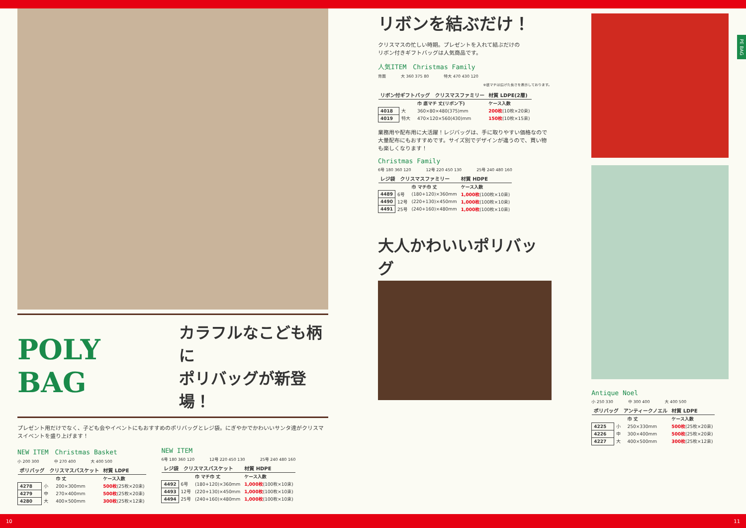PE BAG
POLY BAG
カラフルなこども柄に
ポリバッグが新登場！
プレゼント用だけでなく、子ども会やイベントにもおすすめのポリバッグとレジ袋。にぎやかでかわいいサンタ達がクリスマスイベントを盛り上げます！
NEW ITEM　Christmas Basket
小 200 300 中 270 400 大 400 500
| ポリバッグ クリスマスバスケット | | | 材質 LDPE |
| | | 巾 丈 | ケース入数 |
| 4278 | 小 | 200×300mm | 500枚 (25枚×20束) |
| 4279 | 中 | 270×400mm | 500枚 (25枚×20束) |
| 4280 | 大 | 400×500mm | 300枚 (25枚×12束) |
NEW ITEM
6号 180 360 120 12号 220 450 130 25号 240 480 160
| レジ袋 クリスマスバスケット | | | 材質 HDPE |
| | | 巾 マチ巾 丈 | ケース入数 |
| 4492 | 6号 | (180+120)×360mm | 1,000枚 (100枚×10束) |
| 4493 | 12号 | (220+130)×450mm | 1,000枚 (100枚×10束) |
| 4494 | 25号 | (240+160)×480mm | 1,000枚 (100枚×10束) |
リボンを結ぶだけ！
クリスマスの忙しい時期。プレゼントを入れて結ぶだけの
リボン付きギフトバッグは人気商品です。
人気ITEM　Christmas Family
背面 大 360 375 80 特大 470 430 120
※底マチは広げた長さを表示しております。
| リボン付ギフトバッグ クリスマスファミリー | | | 材質 LDPE(2層) |
| | | 巾 底マチ 丈(リボン下) | ケース入数 |
| 4018 | 大 | 360×80×480(375)mm | 200枚 (10枚×20束) |
| 4019 | 特大 | 470×120×560(430)mm | 150枚 (10枚×15束) |
業務用や配布用に大活躍！レジバッグは、手に取りやすい価格なので大量配布にもおすすめです。サイズ別でデザインが違うので、買い物も楽しくなります！
Christmas Family
6号 180 360 120 12号 220 450 130 25号 240 480 160
| レジ袋 クリスマスファミリー | | | 材質 HDPE |
| | | 巾 マチ巾 丈 | ケース入数 |
| 4489 | 6号 | (180+120)×360mm | 1,000枚 (100枚×10束) |
| 4490 | 12号 | (220+130)×450mm | 1,000枚 (100枚×10束) |
| 4491 | 25号 | (240+160)×480mm | 1,000枚 (100枚×10束) |
大人かわいいポリバッグ
Antique Noel
小 250 330 中 300 400 大 400 500
| ポリバッグ アンティークノエル | | | 材質 LDPE |
| | | 巾 丈 | ケース入数 |
| 4225 | 小 | 250×330mm | 500枚 (25枚×20束) |
| 4226 | 中 | 300×400mm | 500枚 (25枚×20束) |
| 4227 | 大 | 400×500mm | 300枚 (25枚×12束) |
10 11